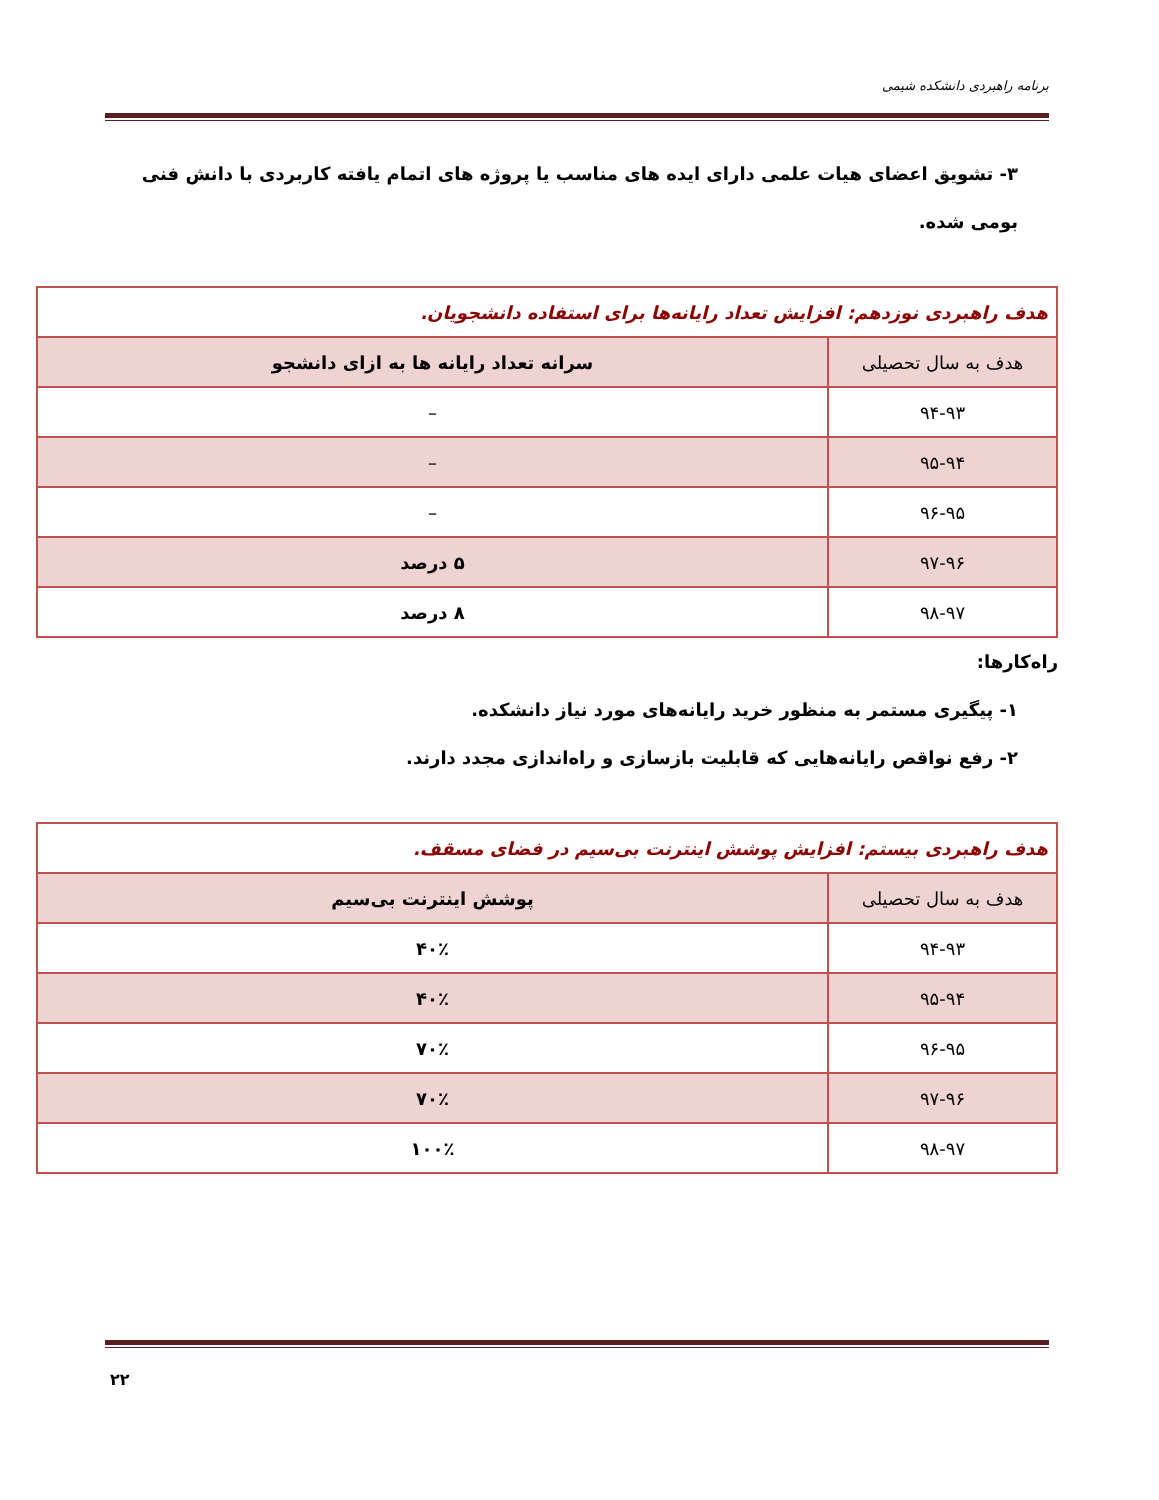برنامه راهبردی دانشکده شیمی
۳- تشویق اعضای هیات علمی دارای ایده های مناسب یا پروژه های اتمام یافته کاربردی با دانش فنی
بومی شده.
| هدف راهبردی نوزدهم: افزایش تعداد رایانه‌ها برای استفاده دانشجویان. | |
| هدف به سال تحصیلی | سرانه تعداد رایانه ها به ازای دانشجو |
| ۹۴-۹۳ | – |
| ۹۵-۹۴ | – |
| ۹۶-۹۵ | – |
| ۹۷-۹۶ | ۵ درصد |
| ۹۸-۹۷ | ۸ درصد |
راه‌کارها:
۱- پیگیری مستمر به منظور خرید رایانه‌های مورد نیاز دانشکده.
۲- رفع نواقص رایانه‌هایی که قابلیت بازسازی و راه‌اندازی مجدد دارند.
| هدف راهبردی بیستم: افزایش پوشش اینترنت بی‌سیم در فضای مسقف. | |
| هدف به سال تحصیلی | پوشش اینترنت بی‌سیم |
| ۹۴-۹۳ | ۴۰٪ |
| ۹۵-۹۴ | ۴۰٪ |
| ۹۶-۹۵ | ۷۰٪ |
| ۹۷-۹۶ | ۷۰٪ |
| ۹۸-۹۷ | ۱۰۰٪ |
۲۲